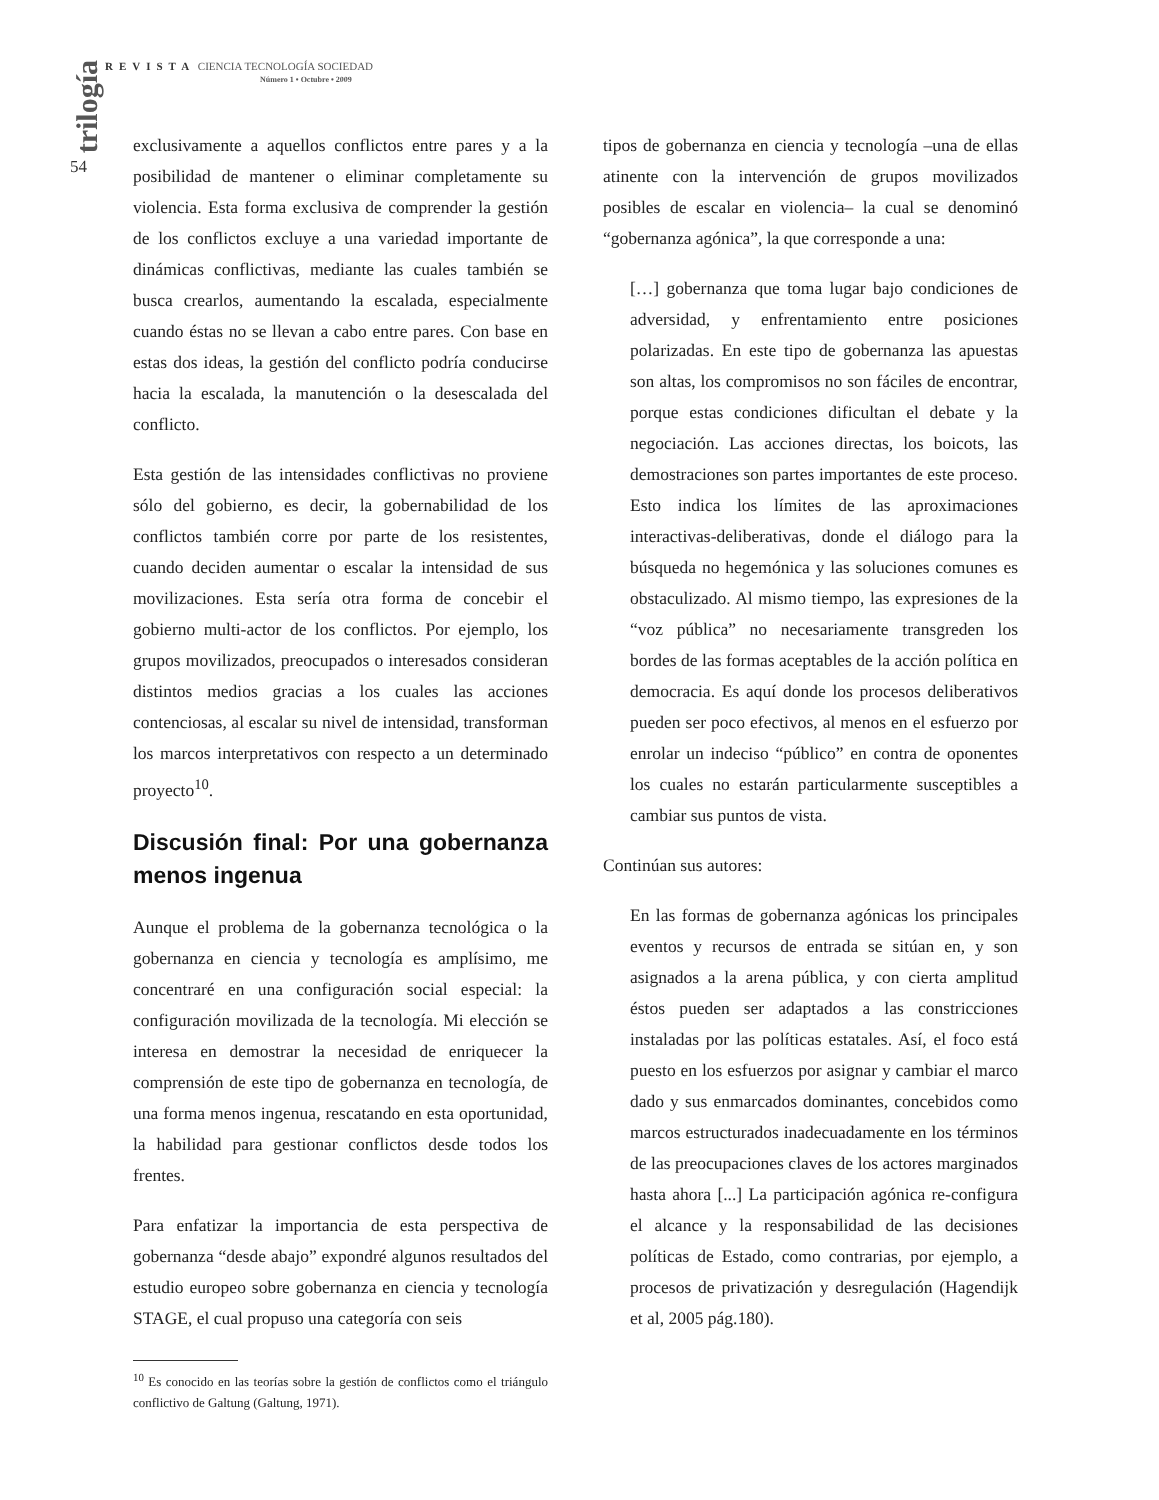REVISTA CIENCIA TECNOLOGÍA SOCIEDAD
Número 1 • Octubre • 2009
trilogía
54
exclusivamente a aquellos conflictos entre pares y a la posibilidad de mantener o eliminar completamente su violencia. Esta forma exclusiva de comprender la gestión de los conflictos excluye a una variedad importante de dinámicas conflictivas, mediante las cuales también se busca crearlos, aumentando la escalada, especialmente cuando éstas no se llevan a cabo entre pares. Con base en estas dos ideas, la gestión del conflicto podría conducirse hacia la escalada, la manutención o la desescalada del conflicto.
Esta gestión de las intensidades conflictivas no proviene sólo del gobierno, es decir, la gobernabilidad de los conflictos también corre por parte de los resistentes, cuando deciden aumentar o escalar la intensidad de sus movilizaciones. Esta sería otra forma de concebir el gobierno multi-actor de los conflictos. Por ejemplo, los grupos movilizados, preocupados o interesados consideran distintos medios gracias a los cuales las acciones contenciosas, al escalar su nivel de intensidad, transforman los marcos interpretativos con respecto a un determinado proyecto<sup>10</sup>.
Discusión final: Por una gobernanza menos ingenua
Aunque el problema de la gobernanza tecnológica o la gobernanza en ciencia y tecnología es amplísimo, me concentraré en una configuración social especial: la configuración movilizada de la tecnología. Mi elección se interesa en demostrar la necesidad de enriquecer la comprensión de este tipo de gobernanza en tecnología, de una forma menos ingenua, rescatando en esta oportunidad, la habilidad para gestionar conflictos desde todos los frentes.
Para enfatizar la importancia de esta perspectiva de gobernanza “desde abajo” expondré algunos resultados del estudio europeo sobre gobernanza en ciencia y tecnología STAGE, el cual propuso una categoría con seis
<sup>10</sup> Es conocido en las teorías sobre la gestión de conflictos como el triángulo conflictivo de Galtung (Galtung, 1971).
tipos de gobernanza en ciencia y tecnología –una de ellas atinente con la intervención de grupos movilizados posibles de escalar en violencia– la cual se denominó “gobernanza agónica”, la que corresponde a una:
[…] gobernanza que toma lugar bajo condiciones de adversidad, y enfrentamiento entre posiciones polarizadas. En este tipo de gobernanza las apuestas son altas, los compromisos no son fáciles de encontrar, porque estas condiciones dificultan el debate y la negociación. Las acciones directas, los boicots, las demostraciones son partes importantes de este proceso. Esto indica los límites de las aproximaciones interactivas-deliberativas, donde el diálogo para la búsqueda no hegemónica y las soluciones comunes es obstaculizado. Al mismo tiempo, las expresiones de la “voz pública” no necesariamente transgreden los bordes de las formas aceptables de la acción política en democracia. Es aquí donde los procesos deliberativos pueden ser poco efectivos, al menos en el esfuerzo por enrolar un indeciso “público” en contra de oponentes los cuales no estarán particularmente susceptibles a cambiar sus puntos de vista.
Continúan sus autores:
En las formas de gobernanza agónicas los principales eventos y recursos de entrada se sitúan en, y son asignados a la arena pública, y con cierta amplitud éstos pueden ser adaptados a las constricciones instaladas por las políticas estatales. Así, el foco está puesto en los esfuerzos por asignar y cambiar el marco dado y sus enmarcados dominantes, concebidos como marcos estructurados inadecuadamente en los términos de las preocupaciones claves de los actores marginados hasta ahora [...] La participación agónica re-configura el alcance y la responsabilidad de las decisiones políticas de Estado, como contrarias, por ejemplo, a procesos de privatización y desregulación (Hagendijk et al, 2005 pág.180).